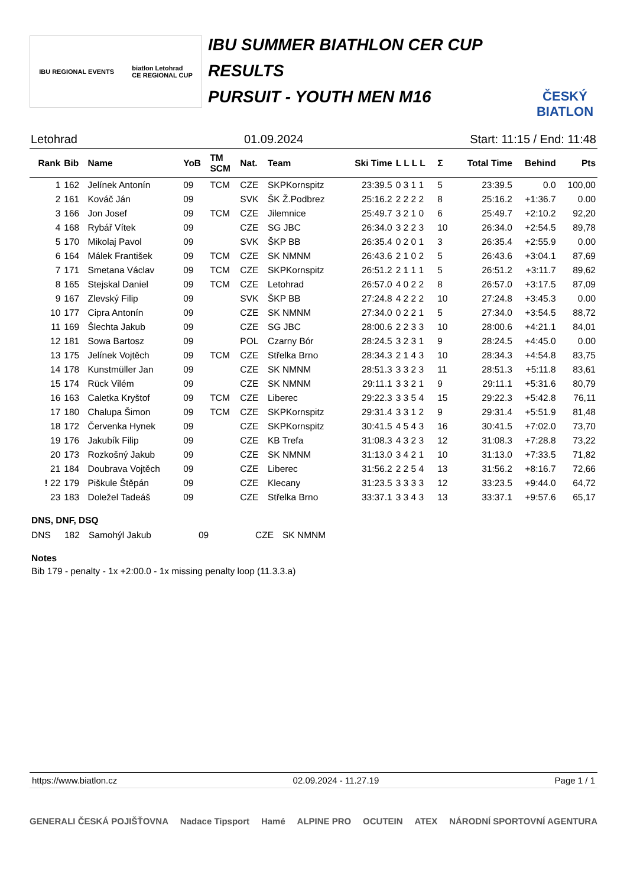IBU REGIONAL EVENTS biatlon Letohrad
CE REGIONAL CUP
IBU SUMMER BIATHLON CER CUP
RESULTS
PURSUIT - YOUTH MEN M16
ČESKÝ BIATLON
Letohrad 01.09.2024 Start: 11:15 / End: 11:48
| Rank | Bib | Name | YoB | TM SCM | Nat. | Team | Ski Time | L L L L | Σ | Total Time | Behind | Pts |
| --- | --- | --- | --- | --- | --- | --- | --- | --- | --- | --- | --- | --- |
| 1 | 162 | Jelínek Antonín | 09 | TCM | CZE | SKPKornspitz | 23:39.5 | 0 3 1 1 | 5 | 23:39.5 | 0.0 | 100,00 |
| 2 | 161 | Kováč Ján | 09 | | SVK | ŠK Ž.Podbrez | 25:16.2 | 2 2 2 2 | 8 | 25:16.2 | +1:36.7 | 0.00 |
| 3 | 166 | Jon Josef | 09 | TCM | CZE | Jilemnice | 25:49.7 | 3 2 1 0 | 6 | 25:49.7 | +2:10.2 | 92,20 |
| 4 | 168 | Rybář Vítek | 09 | | CZE | SG JBC | 26:34.0 | 3 2 2 3 | 10 | 26:34.0 | +2:54.5 | 89,78 |
| 5 | 170 | Mikolaj Pavol | 09 | | SVK | ŠKP BB | 26:35.4 | 0 2 0 1 | 3 | 26:35.4 | +2:55.9 | 0.00 |
| 6 | 164 | Málek František | 09 | TCM | CZE | SK NMNM | 26:43.6 | 2 1 0 2 | 5 | 26:43.6 | +3:04.1 | 87,69 |
| 7 | 171 | Smetana Václav | 09 | TCM | CZE | SKPKornspitz | 26:51.2 | 2 1 1 1 | 5 | 26:51.2 | +3:11.7 | 89,62 |
| 8 | 165 | Stejskal Daniel | 09 | TCM | CZE | Letohrad | 26:57.0 | 4 0 2 2 | 8 | 26:57.0 | +3:17.5 | 87,09 |
| 9 | 167 | Zlevský Filip | 09 | | SVK | ŠKP BB | 27:24.8 | 4 2 2 2 | 10 | 27:24.8 | +3:45.3 | 0.00 |
| 10 | 177 | Cipra Antonín | 09 | | CZE | SK NMNM | 27:34.0 | 0 2 2 1 | 5 | 27:34.0 | +3:54.5 | 88,72 |
| 11 | 169 | Šlechta Jakub | 09 | | CZE | SG JBC | 28:00.6 | 2 2 3 3 | 10 | 28:00.6 | +4:21.1 | 84,01 |
| 12 | 181 | Sowa Bartosz | 09 | | POL | Czarny Bór | 28:24.5 | 3 2 3 1 | 9 | 28:24.5 | +4:45.0 | 0.00 |
| 13 | 175 | Jelínek Vojtěch | 09 | TCM | CZE | Střelka Brno | 28:34.3 | 2 1 4 3 | 10 | 28:34.3 | +4:54.8 | 83,75 |
| 14 | 178 | Kunstmüller Jan | 09 | | CZE | SK NMNM | 28:51.3 | 3 3 2 3 | 11 | 28:51.3 | +5:11.8 | 83,61 |
| 15 | 174 | Rück Vilém | 09 | | CZE | SK NMNM | 29:11.1 | 3 3 2 1 | 9 | 29:11.1 | +5:31.6 | 80,79 |
| 16 | 163 | Caletka Kryštof | 09 | TCM | CZE | Liberec | 29:22.3 | 3 3 5 4 | 15 | 29:22.3 | +5:42.8 | 76,11 |
| 17 | 180 | Chalupa Šimon | 09 | TCM | CZE | SKPKornspitz | 29:31.4 | 3 3 1 2 | 9 | 29:31.4 | +5:51.9 | 81,48 |
| 18 | 172 | Červenka Hynek | 09 | | CZE | SKPKornspitz | 30:41.5 | 4 5 4 3 | 16 | 30:41.5 | +7:02.0 | 73,70 |
| 19 | 176 | Jakubík Filip | 09 | | CZE | KB Trefa | 31:08.3 | 4 3 2 3 | 12 | 31:08.3 | +7:28.8 | 73,22 |
| 20 | 173 | Rozkošný Jakub | 09 | | CZE | SK NMNM | 31:13.0 | 3 4 2 1 | 10 | 31:13.0 | +7:33.5 | 71,82 |
| 21 | 184 | Doubrava Vojtěch | 09 | | CZE | Liberec | 31:56.2 | 2 2 5 4 | 13 | 31:56.2 | +8:16.7 | 72,66 |
| ! 22 | 179 | Piškule Štěpán | 09 | | CZE | Klecany | 31:23.5 | 3 3 3 3 | 12 | 33:23.5 | +9:44.0 | 64,72 |
| 23 | 183 | Doležel Tadeáš | 09 | | CZE | Střelka Brno | 33:37.1 | 3 3 4 3 | 13 | 33:37.1 | +9:57.6 | 65,17 |
DNS, DNF, DSQ
| DNS | 182 | Samohýl Jakub | 09 | CZE | SK NMNM |
Notes
Bib 179 - penalty - 1x +2:00.0 - 1x missing penalty loop (11.3.3.a)
https://www.biatlon.cz 02.09.2024 - 11.27.19 Page 1 / 1
GENERALI ČESKÁ POJIŠŤOVNA Nadace Tipsport Hamé ALPINE PRO OCUTEIN ATEX NÁRODNÍ SPORTOVNÍ AGENTURA